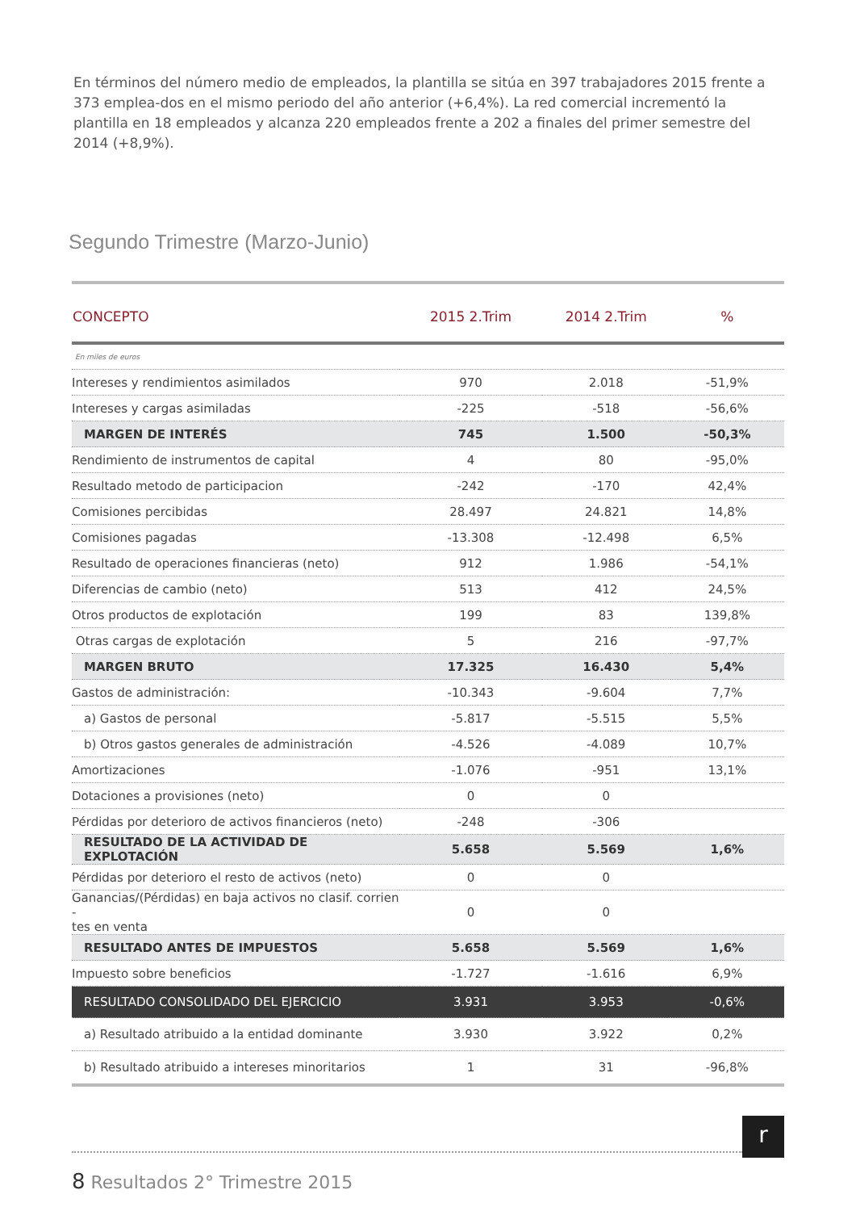En términos del número medio de empleados, la plantilla se sitúa en 397 trabajadores 2015 frente a 373 emplea-dos en el mismo periodo del año anterior (+6,4%). La red comercial incrementó la plantilla en 18 empleados y alcanza 220 empleados frente a 202 a finales del primer semestre del 2014 (+8,9%).
Segundo Trimestre (Marzo-Junio)
| CONCEPTO | 2015 2.Trim | 2014 2.Trim | % |
| --- | --- | --- | --- |
| En miles de euros | | | |
| Intereses y rendimientos asimilados | 970 | 2.018 | -51,9% |
| Intereses y cargas asimiladas | -225 | -518 | -56,6% |
| MARGEN DE INTERÉS | 745 | 1.500 | -50,3% |
| Rendimiento de instrumentos de capital | 4 | 80 | -95,0% |
| Resultado metodo de participacion | -242 | -170 | 42,4% |
| Comisiones percibidas | 28.497 | 24.821 | 14,8% |
| Comisiones pagadas | -13.308 | -12.498 | 6,5% |
| Resultado de operaciones financieras (neto) | 912 | 1.986 | -54,1% |
| Diferencias de cambio (neto) | 513 | 412 | 24,5% |
| Otros productos de explotación | 199 | 83 | 139,8% |
| Otras cargas de explotación | 5 | 216 | -97,7% |
| MARGEN BRUTO | 17.325 | 16.430 | 5,4% |
| Gastos de administración: | -10.343 | -9.604 | 7,7% |
| a) Gastos de personal | -5.817 | -5.515 | 5,5% |
| b) Otros gastos generales de administración | -4.526 | -4.089 | 10,7% |
| Amortizaciones | -1.076 | -951 | 13,1% |
| Dotaciones a provisiones (neto) | 0 | 0 | |
| Pérdidas por deterioro de activos financieros (neto) | -248 | -306 | |
| RESULTADO DE LA ACTIVIDAD DE EXPLOTACIÓN | 5.658 | 5.569 | 1,6% |
| Pérdidas por deterioro el resto de activos (neto) | 0 | 0 | |
| Ganancias/(Pérdidas) en baja activos no clasif. corrien - tes en venta | 0 | 0 | |
| RESULTADO ANTES DE IMPUESTOS | 5.658 | 5.569 | 1,6% |
| Impuesto sobre beneficios | -1.727 | -1.616 | 6,9% |
| RESULTADO CONSOLIDADO DEL EJERCICIO | 3.931 | 3.953 | -0,6% |
| a) Resultado atribuido a la entidad dominante | 3.930 | 3.922 | 0,2% |
| b) Resultado atribuido a intereses minoritarios | 1 | 31 | -96,8% |
8 Resultados 2° Trimestre 2015
r